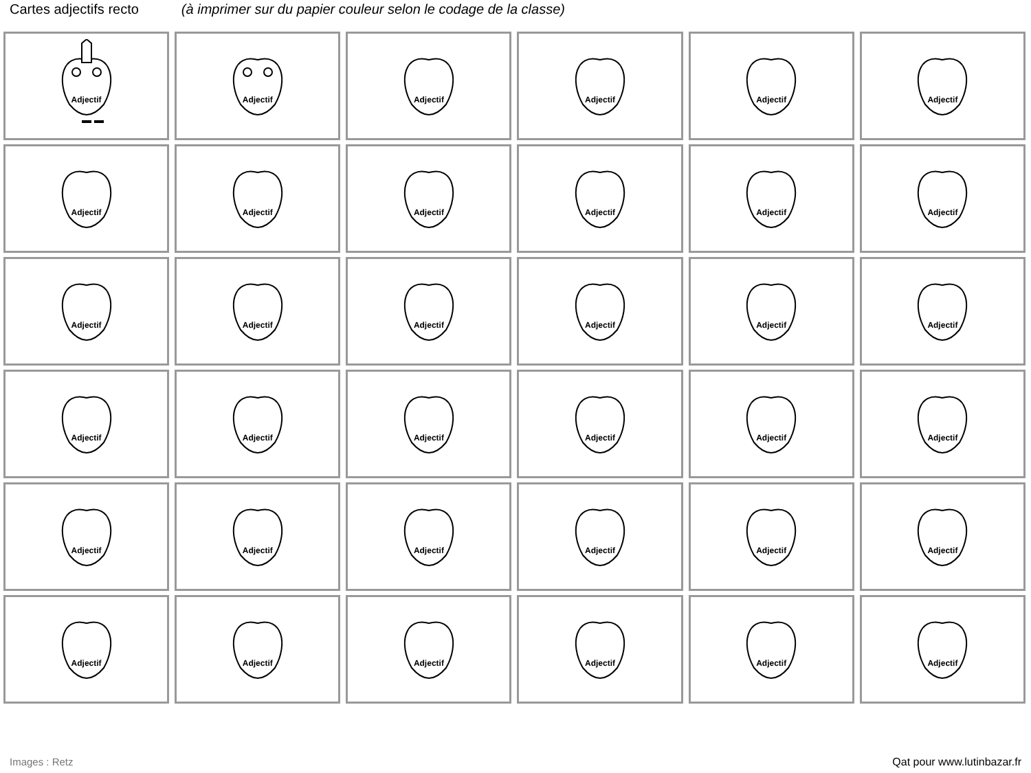Cartes adjectifs recto (à imprimer sur du papier couleur selon le codage de la classe)
| Adjectif | Adjectif | Adjectif | Adjectif | Adjectif | Adjectif |
| Adjectif | Adjectif | Adjectif | Adjectif | Adjectif | Adjectif |
| Adjectif | Adjectif | Adjectif | Adjectif | Adjectif | Adjectif |
| Adjectif | Adjectif | Adjectif | Adjectif | Adjectif | Adjectif |
| Adjectif | Adjectif | Adjectif | Adjectif | Adjectif | Adjectif |
| Adjectif | Adjectif | Adjectif | Adjectif | Adjectif | Adjectif |
Images : Retz Qat pour www.lutinbazar.fr